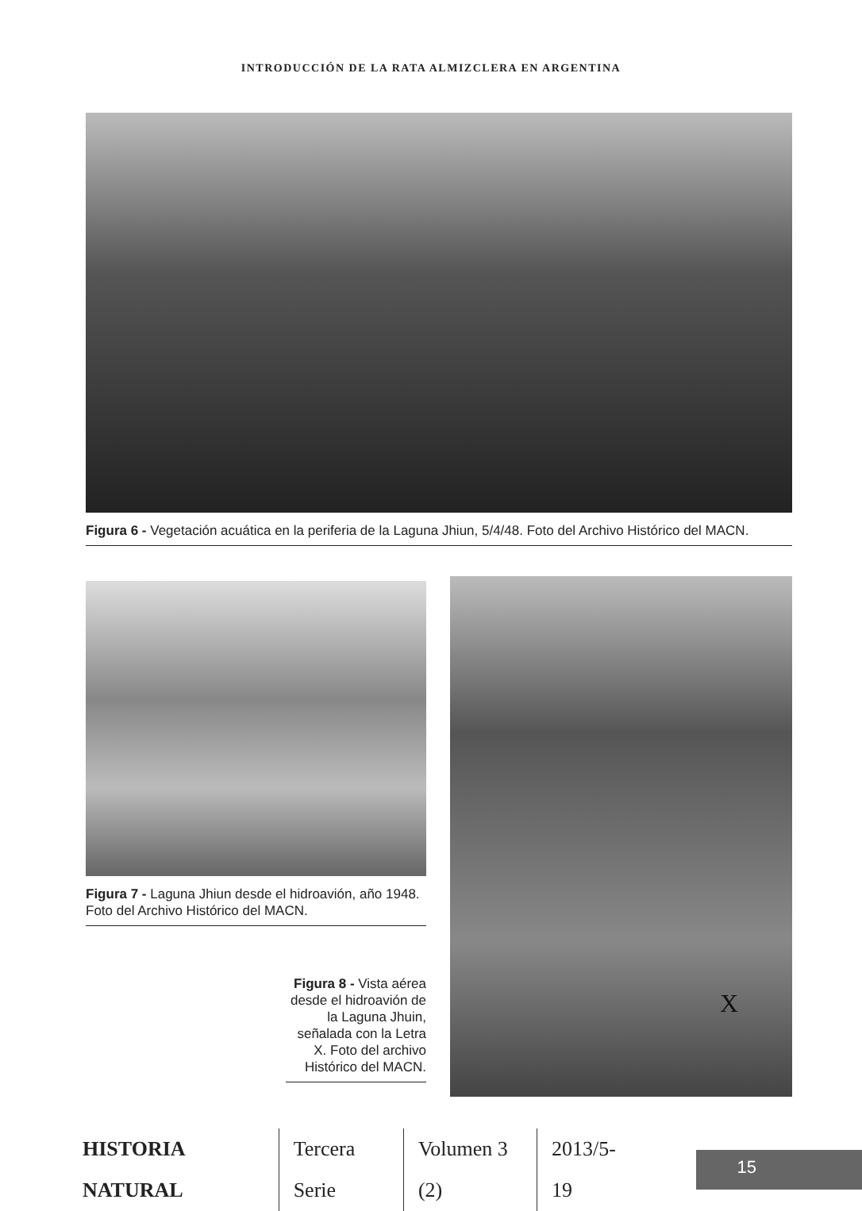INTRODUCCIÓN DE LA RATA ALMIZCLERA EN ARGENTINA
Figura 6 - Vegetación acuática en la periferia de la Laguna Jhiun, 5/4/48. Foto del Archivo Histórico del MACN.
Figura 7 - Laguna Jhiun desde el hidroavión, año 1948. Foto del Archivo Histórico del MACN.
Figura 8 - Vista aérea desde el hidroavión de la Laguna Jhuin, señalada con la Letra X. Foto del archivo Histórico del MACN.
X
HISTORIA NATURAL Tercera Serie Volumen 3 (2) 2013/5-19
15